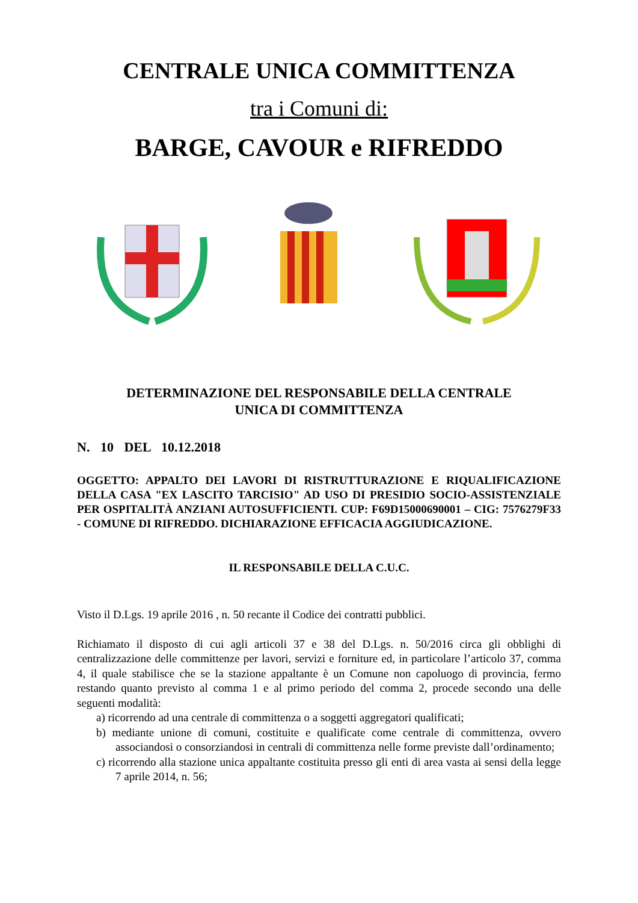CENTRALE UNICA COMMITTENZA
tra i Comuni di:
BARGE, CAVOUR e RIFREDDO
DETERMINAZIONE DEL RESPONSABILE DELLA CENTRALE
UNICA DI COMMITTENZA
N. 10 DEL 10.12.2018
OGGETTO: APPALTO DEI LAVORI DI RISTRUTTURAZIONE E RIQUALIFICAZIONE DELLA CASA "EX LASCITO TARCISIO" AD USO DI PRESIDIO SOCIO-ASSISTENZIALE PER OSPITALITÀ ANZIANI AUTOSUFFICIENTI. CUP: F69D15000690001 – CIG: 7576279F33 - COMUNE DI RIFREDDO. DICHIARAZIONE EFFICACIA AGGIUDICAZIONE.
IL RESPONSABILE DELLA C.U.C.
Visto il D.Lgs. 19 aprile 2016 , n. 50 recante il Codice dei contratti pubblici.
Richiamato il disposto di cui agli articoli 37 e 38 del D.Lgs. n. 50/2016 circa gli obblighi di centralizzazione delle committenze per lavori, servizi e forniture ed, in particolare l’articolo 37, comma 4, il quale stabilisce che se la stazione appaltante è un Comune non capoluogo di provincia, fermo restando quanto previsto al comma 1 e al primo periodo del comma 2, procede secondo una delle seguenti modalità:
a) ricorrendo ad una centrale di committenza o a soggetti aggregatori qualificati;
b) mediante unione di comuni, costituite e qualificate come centrale di committenza, ovvero associandosi o consorziandosi in centrali di committenza nelle forme previste dall’ordinamento;
c) ricorrendo alla stazione unica appaltante costituita presso gli enti di area vasta ai sensi della legge 7 aprile 2014, n. 56;